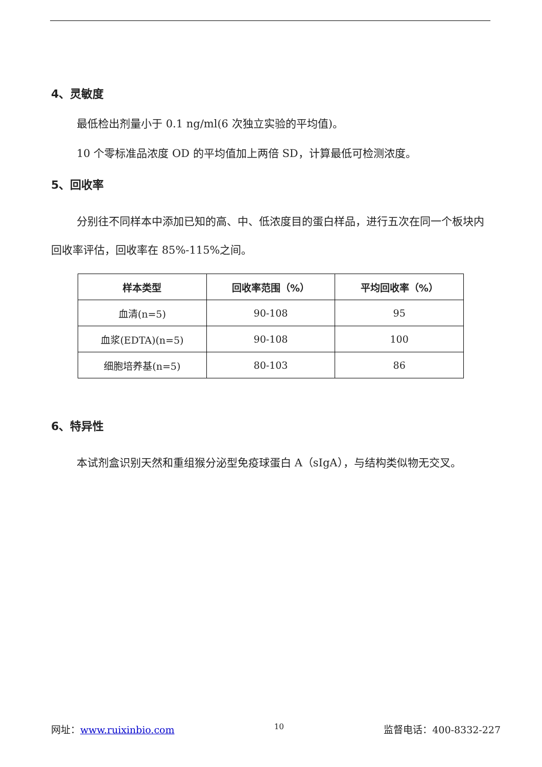4、灵敏度
最低检出剂量小于 0.1 ng/ml(6 次独立实验的平均值)。
10 个零标准品浓度 OD 的平均值加上两倍 SD，计算最低可检测浓度。
5、回收率
分别往不同样本中添加已知的高、中、低浓度目的蛋白样品，进行五次在同一个板块内回收率评估，回收率在 85%-115%之间。
| 样本类型 | 回收率范围（%） | 平均回收率（%） |
| --- | --- | --- |
| 血清(n=5) | 90-108 | 95 |
| 血浆(EDTA)(n=5) | 90-108 | 100 |
| 细胞培养基(n=5) | 80-103 | 86 |
6、特异性
本试剂盒识别天然和重组猴分泌型免疫球蛋白 A（sIgA），与结构类似物无交叉。
网址：www.ruixinbio.com 10 监督电话：400-8332-227